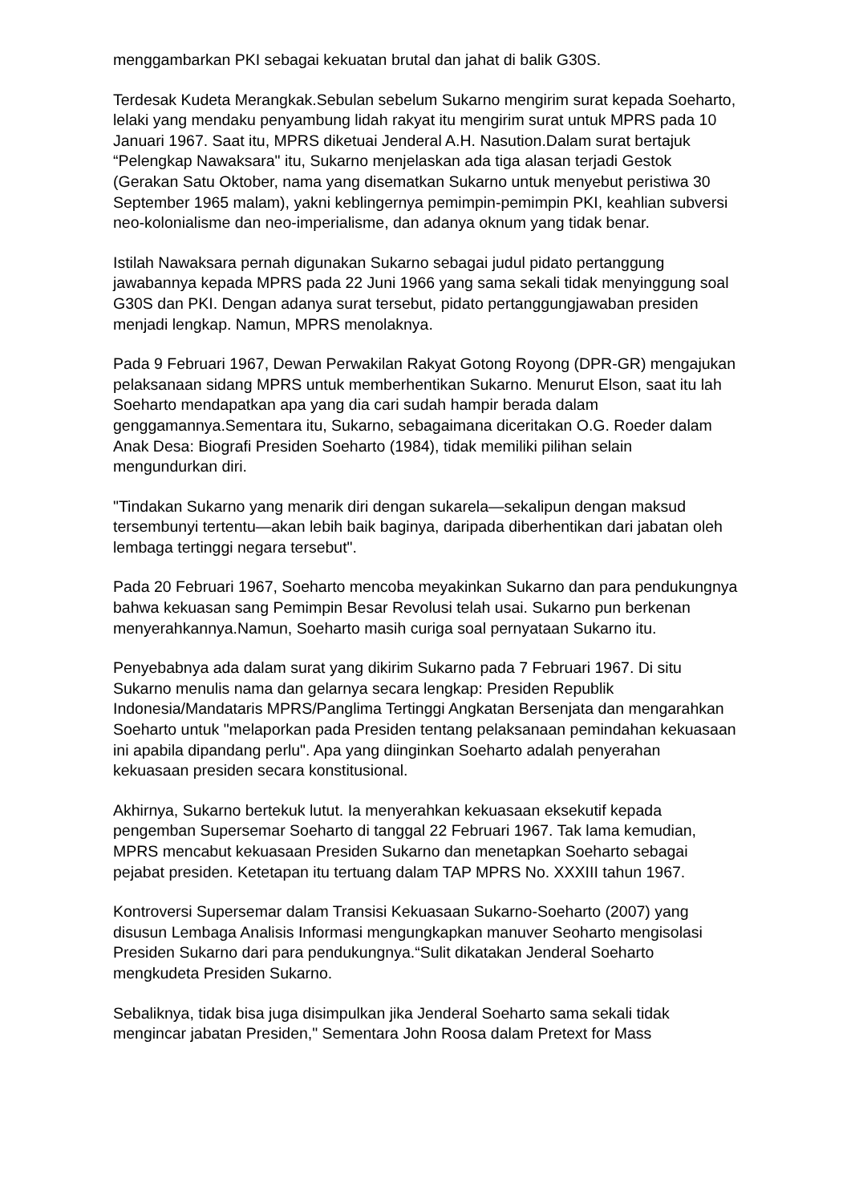menggambarkan PKI sebagai kekuatan brutal dan jahat di balik G30S.
Terdesak Kudeta Merangkak.Sebulan sebelum Sukarno mengirim surat kepada Soeharto, lelaki yang mendaku penyambung lidah rakyat itu mengirim surat untuk MPRS pada 10 Januari 1967. Saat itu, MPRS diketuai Jenderal A.H. Nasution.Dalam surat bertajuk “Pelengkap Nawaksara" itu, Sukarno menjelaskan ada tiga alasan terjadi Gestok (Gerakan Satu Oktober, nama yang disematkan Sukarno untuk menyebut peristiwa 30 September 1965 malam), yakni keblingernya pemimpin-pemimpin PKI, keahlian subversi neo-kolonialisme dan neo-imperialisme, dan adanya oknum yang tidak benar.
Istilah Nawaksara pernah digunakan Sukarno sebagai judul pidato pertanggung jawabannya kepada MPRS pada 22 Juni 1966 yang sama sekali tidak menyinggung soal G30S dan PKI. Dengan adanya surat tersebut, pidato pertanggungjawaban presiden menjadi lengkap. Namun, MPRS menolaknya.
Pada 9 Februari 1967, Dewan Perwakilan Rakyat Gotong Royong (DPR-GR) mengajukan pelaksanaan sidang MPRS untuk memberhentikan Sukarno. Menurut Elson, saat itu lah Soeharto mendapatkan apa yang dia cari sudah hampir berada dalam genggamannya.Sementara itu, Sukarno, sebagaimana diceritakan O.G. Roeder dalam Anak Desa: Biografi Presiden Soeharto (1984), tidak memiliki pilihan selain mengundurkan diri.
"Tindakan Sukarno yang menarik diri dengan sukarela—sekalipun dengan maksud tersembunyi tertentu—akan lebih baik baginya, daripada diberhentikan dari jabatan oleh lembaga tertinggi negara tersebut".
Pada 20 Februari 1967, Soeharto mencoba meyakinkan Sukarno dan para pendukungnya bahwa kekuasan sang Pemimpin Besar Revolusi telah usai. Sukarno pun berkenan menyerahkannya.Namun, Soeharto masih curiga soal pernyataan Sukarno itu.
Penyebabnya ada dalam surat yang dikirim Sukarno pada 7 Februari 1967. Di situ Sukarno menulis nama dan gelarnya secara lengkap: Presiden Republik Indonesia/Mandataris MPRS/Panglima Tertinggi Angkatan Bersenjata dan mengarahkan Soeharto untuk "melaporkan pada Presiden tentang pelaksanaan pemindahan kekuasaan ini apabila dipandang perlu". Apa yang diinginkan Soeharto adalah penyerahan kekuasaan presiden secara konstitusional.
Akhirnya, Sukarno bertekuk lutut. Ia menyerahkan kekuasaan eksekutif kepada pengemban Supersemar Soeharto di tanggal 22 Februari 1967. Tak lama kemudian, MPRS mencabut kekuasaan Presiden Sukarno dan menetapkan Soeharto sebagai pejabat presiden. Ketetapan itu tertuang dalam TAP MPRS No. XXXIII tahun 1967.
Kontroversi Supersemar dalam Transisi Kekuasaan Sukarno-Soeharto (2007) yang disusun Lembaga Analisis Informasi mengungkapkan manuver Seoharto mengisolasi Presiden Sukarno dari para pendukungnya.“Sulit dikatakan Jenderal Soeharto mengkudeta Presiden Sukarno.
Sebaliknya, tidak bisa juga disimpulkan jika Jenderal Soeharto sama sekali tidak mengincar jabatan Presiden," Sementara John Roosa dalam Pretext for Mass